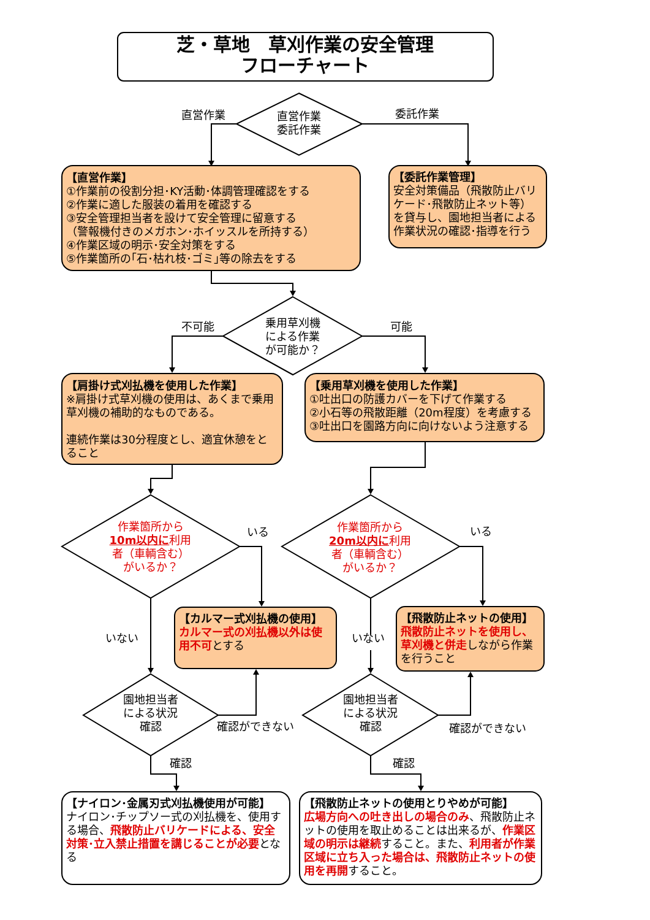芝・草地　草刈作業の安全管理
フローチャート
直営作業
直営作業
委託作業
委託作業
【直営作業】
①作業前の役割分担･KY活動･体調管理確認をする
②作業に適した服装の着用を確認する
③安全管理担当者を設けて安全管理に留意する
（警報機付きのメガホン･ホイッスルを所持する）
④作業区域の明示･安全対策をする
⑤作業箇所の｢石･枯れ枝･ゴミ｣等の除去をする
【委託作業管理】
安全対策備品（飛散防止バリケード･飛散防止ネット等）を貸与し、園地担当者による作業状況の確認･指導を行う
不可能
乗用草刈機
による作業
が可能か？
可能
【肩掛け式刈払機を使用した作業】
※肩掛け式草刈機の使用は、あくまで乗用草刈機の補助的なものである。
連続作業は30分程度とし、適宜休憩をとること
【乗用草刈機を使用した作業】
①吐出口の防護カバーを下げて作業する
②小石等の飛散距離（20m程度）を考慮する
③吐出口を園路方向に向けないよう注意する
作業箇所から
10m以内に利用者（車輌含む）
がいるか？
いる
作業箇所から
20m以内に利用者（車輌含む）
がいるか？
いる
【カルマー式刈払機の使用】
カルマー式の刈払機以外は使用不可とする
【飛散防止ネットの使用】
飛散防止ネットを使用し、草刈機と併走しながら作業を行うこと
いない
いない
園地担当者
による状況
確認
確認ができない
園地担当者
による状況
確認
確認ができない
確認
確認
【ナイロン･金属刃式刈払機使用が可能】
ナイロン･チップソー式の刈払機を、使用する場合、飛散防止バリケードによる、安全対策･立入禁止措置を講じることが必要となる
【飛散防止ネットの使用とりやめが可能】
広場方向への吐き出しの場合のみ、飛散防止ネットの使用を取止めることは出来るが、作業区域の明示は継続すること。また、利用者が作業区域に立ち入った場合は、飛散防止ネットの使用を再開すること。